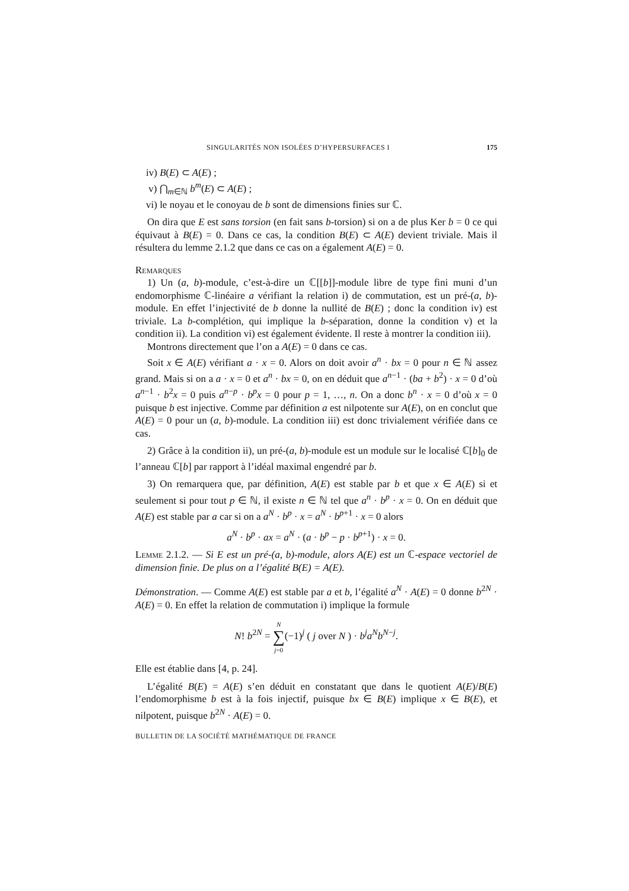SINGULARITÉS NON ISOLÉES D’HYPERSURFACES I 175
iv) B(E) ⊂ A(E) ;
v) ⋂<sub>m∈ℕ</sub> b<sup>m</sup>(E) ⊂ A(E) ;
vi) le noyau et le conoyau de b sont de dimensions finies sur ℂ.
On dira que E est sans torsion (en fait sans b-torsion) si on a de plus Ker b = 0 ce qui équivaut à B(E) = 0. Dans ce cas, la condition B(E) ⊂ A(E) devient triviale. Mais il résultera du lemme 2.1.2 que dans ce cas on a également A(E) = 0.
Remarques
1) Un (a, b)-module, c’est-à-dire un ℂ[[b]]-module libre de type fini muni d’un endomorphisme ℂ-linéaire a vérifiant la relation i) de commutation, est un pré-(a, b)-module. En effet l’injectivité de b donne la nullité de B(E) ; donc la condition iv) est triviale. La b-complétion, qui implique la b-séparation, donne la condition v) et la condition ii). La condition vi) est également évidente. Il reste à montrer la condition iii).
Montrons directement que l’on a A(E) = 0 dans ce cas.
Soit x ∈ A(E) vérifiant a · x = 0. Alors on doit avoir a<sup>n</sup> · bx = 0 pour n ∈ ℕ assez grand. Mais si on a a · x = 0 et a<sup>n</sup> · bx = 0, on en déduit que a<sup>n−1</sup> · (ba + b<sup>2</sup>) · x = 0 d’où a<sup>n−1</sup> · b<sup>2</sup>x = 0 puis a<sup>n−p</sup> · b<sup>p</sup>x = 0 pour p = 1, …, n. On a donc b<sup>n</sup> · x = 0 d’où x = 0 puisque b est injective. Comme par définition a est nilpotente sur A(E), on en conclut que A(E) = 0 pour un (a, b)-module. La condition iii) est donc trivialement vérifiée dans ce cas.
2) Grâce à la condition ii), un pré-(a, b)-module est un module sur le localisé ℂ[b]<sub>0</sub> de l’anneau ℂ[b] par rapport à l’idéal maximal engendré par b.
3) On remarquera que, par définition, A(E) est stable par b et que x ∈ A(E) si et seulement si pour tout p ∈ ℕ, il existe n ∈ ℕ tel que a<sup>n</sup> · b<sup>p</sup> · x = 0. On en déduit que A(E) est stable par a car si on a a<sup>N</sup> · b<sup>p</sup> · x = a<sup>N</sup> · b<sup>p+1</sup> · x = 0 alors
a<sup>N</sup> · b<sup>p</sup> · ax = a<sup>N</sup> · (a · b<sup>p</sup> − p · b<sup>p+1</sup>) · x = 0.
Lemme 2.1.2. — Si E est un pré-(a, b)-module, alors A(E) est un ℂ-espace vectoriel de dimension finie. De plus on a l’égalité B(E) = A(E).
Démonstration. — Comme A(E) est stable par a et b, l’égalité a<sup>N</sup> · A(E) = 0 donne b<sup>2N</sup> · A(E) = 0. En effet la relation de commutation i) implique la formule
N! b<sup>2N</sup> = N
∑
j=0(−1)<sup>j</sup> ( j over N ) · b<sup>j</sup>a<sup>N</sup>b<sup>N−j</sup>.
Elle est établie dans [4, p. 24].
L’égalité B(E) = A(E) s’en déduit en constatant que dans le quotient A(E)/B(E) l’endomorphisme b est à la fois injectif, puisque bx ∈ B(E) implique x ∈ B(E), et nilpotent, puisque b<sup>2N</sup> · A(E) = 0.
BULLETIN DE LA SOCIÉTÉ MATHÉMATIQUE DE FRANCE